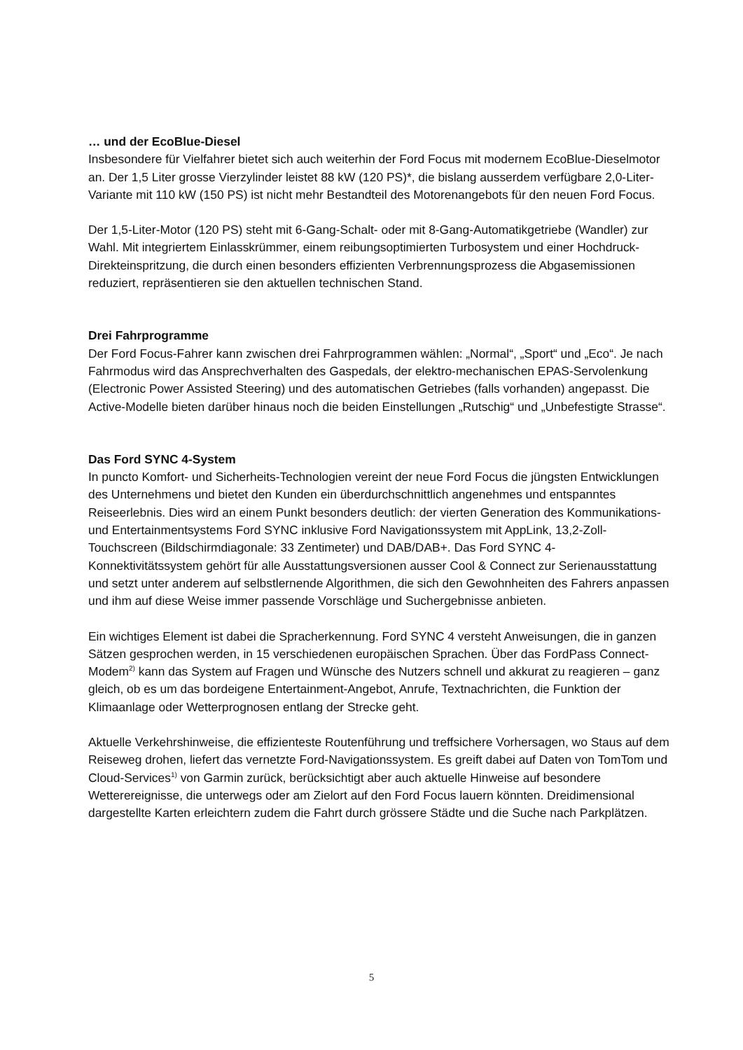… und der EcoBlue-Diesel
Insbesondere für Vielfahrer bietet sich auch weiterhin der Ford Focus mit modernem EcoBlue-Dieselmotor an. Der 1,5 Liter grosse Vierzylinder leistet 88 kW (120 PS)*, die bislang ausserdem verfügbare 2,0-Liter-Variante mit 110 kW (150 PS) ist nicht mehr Bestandteil des Motorenangebots für den neuen Ford Focus.
Der 1,5-Liter-Motor (120 PS) steht mit 6-Gang-Schalt- oder mit 8-Gang-Automatikgetriebe (Wandler) zur Wahl. Mit integriertem Einlasskrümmer, einem reibungsoptimierten Turbosystem und einer Hochdruck-Direkteinspritzung, die durch einen besonders effizienten Verbrennungsprozess die Abgasemissionen reduziert, repräsentieren sie den aktuellen technischen Stand.
Drei Fahrprogramme
Der Ford Focus-Fahrer kann zwischen drei Fahrprogrammen wählen: „Normal“, „Sport“ und „Eco“. Je nach Fahrmodus wird das Ansprechverhalten des Gaspedals, der elektro-mechanischen EPAS-Servolenkung (Electronic Power Assisted Steering) und des automatischen Getriebes (falls vorhanden) angepasst. Die Active-Modelle bieten darüber hinaus noch die beiden Einstellungen „Rutschig“ und „Unbefestigte Strasse“.
Das Ford SYNC 4-System
In puncto Komfort- und Sicherheits-Technologien vereint der neue Ford Focus die jüngsten Entwicklungen des Unternehmens und bietet den Kunden ein überdurchschnittlich angenehmes und entspanntes Reiseerlebnis. Dies wird an einem Punkt besonders deutlich: der vierten Generation des Kommunikations- und Entertainmentsystems Ford SYNC inklusive Ford Navigationssystem mit AppLink, 13,2-Zoll-Touchscreen (Bildschirmdiagonale: 33 Zentimeter) und DAB/DAB+. Das Ford SYNC 4-Konnektivitätssystem gehört für alle Ausstattungsversionen ausser Cool & Connect zur Serienausstattung und setzt unter anderem auf selbstlernende Algorithmen, die sich den Gewohnheiten des Fahrers anpassen und ihm auf diese Weise immer passende Vorschläge und Suchergebnisse anbieten.
Ein wichtiges Element ist dabei die Spracherkennung. Ford SYNC 4 versteht Anweisungen, die in ganzen Sätzen gesprochen werden, in 15 verschiedenen europäischen Sprachen. Über das FordPass Connect-Modem<sup>2)</sup> kann das System auf Fragen und Wünsche des Nutzers schnell und akkurat zu reagieren – ganz gleich, ob es um das bordeigene Entertainment-Angebot, Anrufe, Textnachrichten, die Funktion der Klimaanlage oder Wetterprognosen entlang der Strecke geht.
Aktuelle Verkehrshinweise, die effizienteste Routenführung und treffsichere Vorhersagen, wo Staus auf dem Reiseweg drohen, liefert das vernetzte Ford-Navigationssystem. Es greift dabei auf Daten von TomTom und Cloud-Services<sup>1)</sup> von Garmin zurück, berücksichtigt aber auch aktuelle Hinweise auf besondere Wetterereignisse, die unterwegs oder am Zielort auf den Ford Focus lauern könnten. Dreidimensional dargestellte Karten erleichtern zudem die Fahrt durch grössere Städte und die Suche nach Parkplätzen.
5